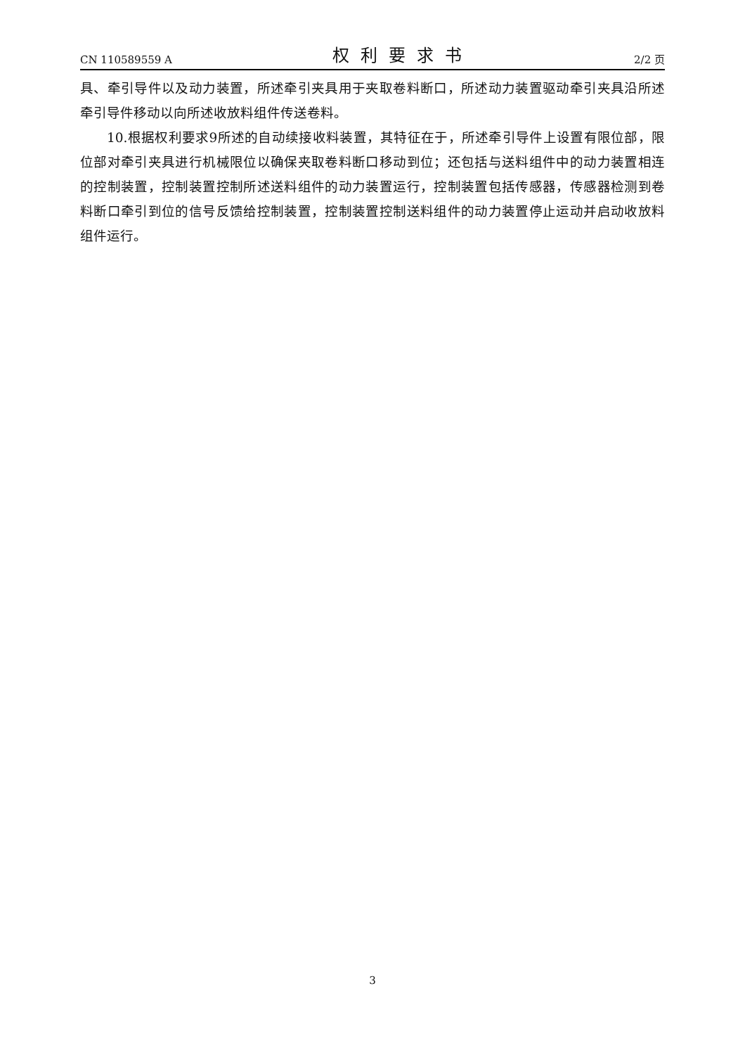CN 110589559 A 权利要求书 2/2 页
具、牵引导件以及动力装置，所述牵引夹具用于夹取卷料断口，所述动力装置驱动牵引夹具沿所述牵引导件移动以向所述收放料组件传送卷料。
10.根据权利要求9所述的自动续接收料装置，其特征在于，所述牵引导件上设置有限位部，限位部对牵引夹具进行机械限位以确保夹取卷料断口移动到位；还包括与送料组件中的动力装置相连的控制装置，控制装置控制所述送料组件的动力装置运行，控制装置包括传感器，传感器检测到卷料断口牵引到位的信号反馈给控制装置，控制装置控制送料组件的动力装置停止运动并启动收放料组件运行。
3